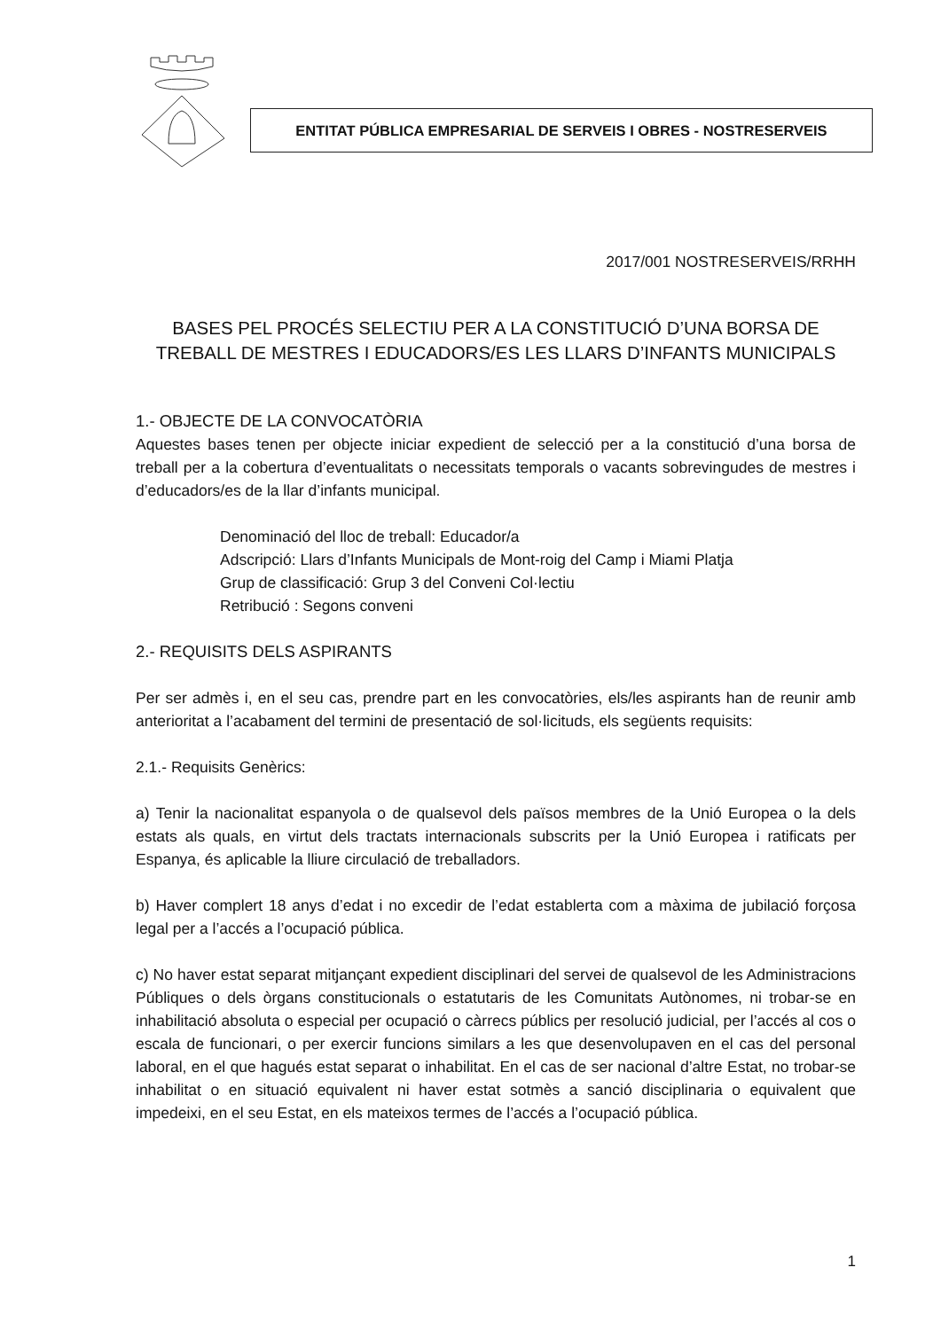ENTITAT PÚBLICA EMPRESARIAL DE SERVEIS I OBRES - NOSTRESERVEIS
2017/001 NOSTRESERVEIS/RRHH
BASES PEL PROCÉS SELECTIU PER A LA CONSTITUCIÓ D’UNA BORSA DE TREBALL DE MESTRES I EDUCADORS/ES LES LLARS D’INFANTS MUNICIPALS
1.- OBJECTE DE LA CONVOCATÒRIA
Aquestes bases tenen per objecte iniciar expedient de selecció per a la constitució d’una borsa de treball per a la cobertura d’eventualitats o necessitats temporals o vacants sobrevingudes de mestres i d’educadors/es de la llar d’infants municipal.
Denominació del lloc de treball: Educador/a
Adscripció: Llars d’Infants Municipals de Mont-roig del Camp i Miami Platja
Grup de classificació: Grup 3 del Conveni Col·lectiu
Retribució : Segons conveni
2.- REQUISITS DELS ASPIRANTS
Per ser admès i, en el seu cas, prendre part en les convocatòries, els/les aspirants han de reunir amb anterioritat a l’acabament del termini de presentació de sol·licituds, els següents requisits:
2.1.- Requisits Genèrics:
a) Tenir la nacionalitat espanyola o de qualsevol dels països membres de la Unió Europea o la dels estats als quals, en virtut dels tractats internacionals subscrits per la Unió Europea i ratificats per Espanya, és aplicable la lliure circulació de treballadors.
b) Haver complert 18 anys d’edat i no excedir de l’edat establerta com a màxima de jubilació forçosa legal per a l’accés a l’ocupació pública.
c) No haver estat separat mitjançant expedient disciplinari del servei de qualsevol de les Administracions Públiques o dels òrgans constitucionals o estatutaris de les Comunitats Autònomes, ni trobar-se en inhabilitació absoluta o especial per ocupació o càrrecs públics per resolució judicial, per l’accés al cos o escala de funcionari, o per exercir funcions similars a les que desenvolupaven en el cas del personal laboral, en el que hagués estat separat o inhabilitat. En el cas de ser nacional d’altre Estat, no trobar-se inhabilitat o en situació equivalent ni haver estat sotmès a sanció disciplinaria o equivalent que impedeixi, en el seu Estat, en els mateixos termes de l’accés a l’ocupació pública.
1